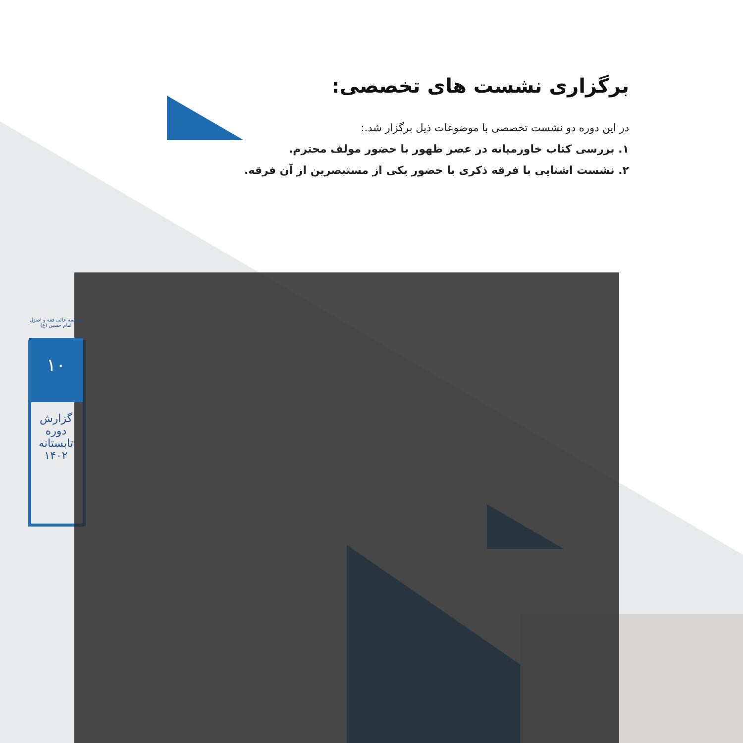برگزاری نشست های تخصصی:
در این دوره دو نشست تخصصی با موضوعات ذیل برگزار شد.:
۱. بررسی کتاب خاورمیانه در عصر ظهور با حضور مولف محترم.
۲. نشست اشنایی با فرقه ذکری با حضور یکی از مستبصرین از آن فرقه.
مدرسه عالی فقه و اصول
امام حسین (ع)
۱۰
گزارش دوره
تابستانه ۱۴۰۲